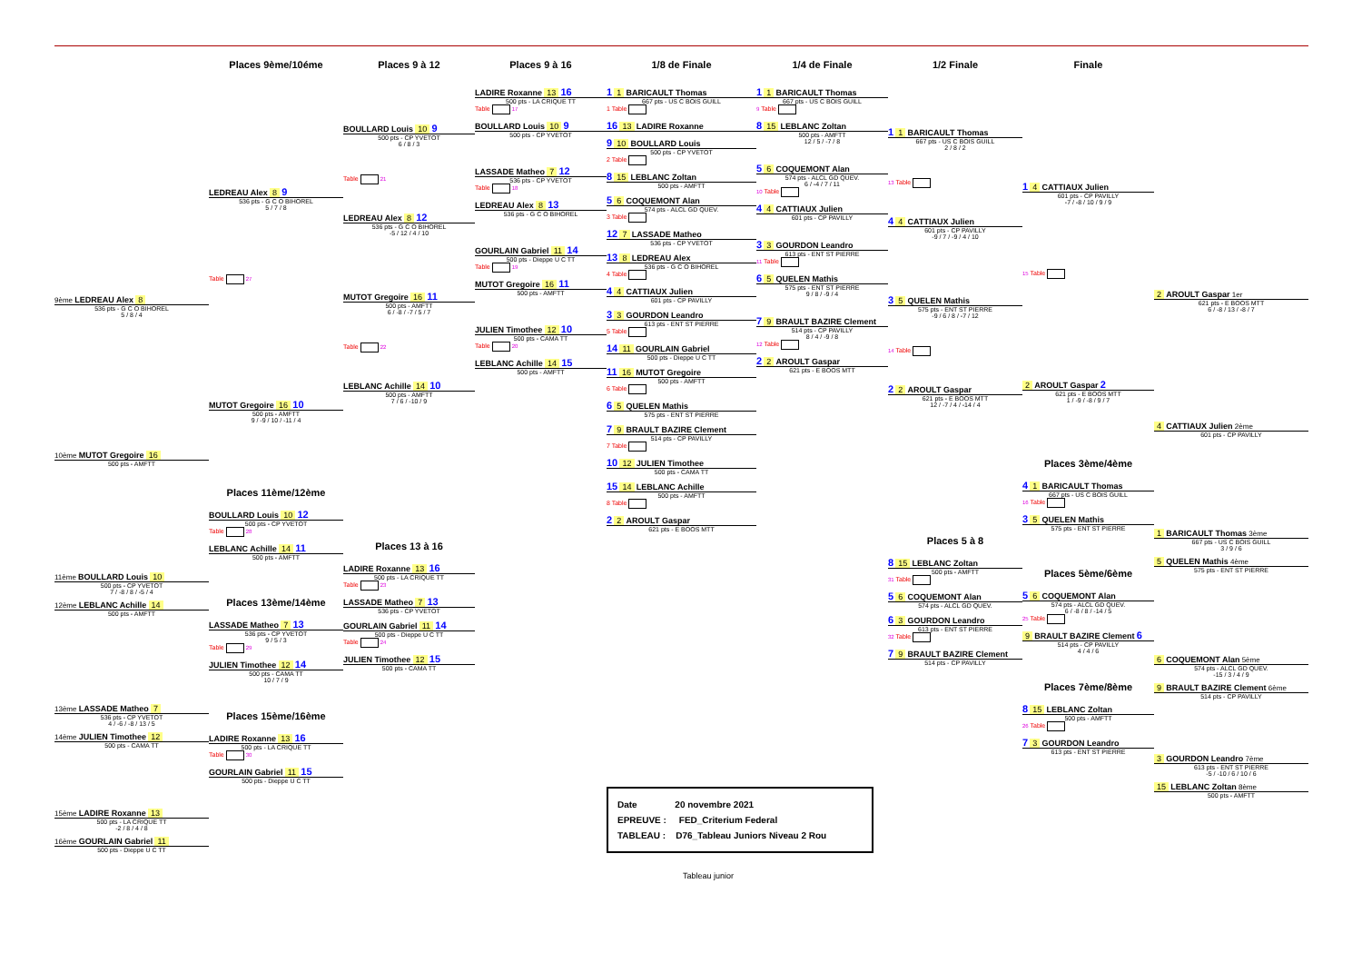9ème LEDREAU Alex 8
536 pts - G C O BIHOREL
5 / 8 / 4
10ème MUTOT Gregoire 16
500 pts - AMFTT
11ème BOULLARD Louis 10
500 pts - CP YVETOT
7 / -8 / 8 / -5 / 4
12ème LEBLANC Achille 14
500 pts - AMFTT
13ème LASSADE Matheo 7
536 pts - CP YVETOT
4 / -6 / -8 / 13 / 5
14ème JULIEN Timothee 12
500 pts - CAMA TT
15ème LADIRE Roxanne 13
500 pts - LA CRIQUE TT
-2 / 8 / 4 / 8
16ème GOURLAIN Gabriel 11
500 pts - Dieppe U C TT
Places 9ème/10éme
LEDREAU Alex 8 9
536 pts - G C O BIHOREL
5 / 7 / 8
Table 27
MUTOT Gregoire 16 10
500 pts - AMFTT
9 / -9 / 10 / -11 / 4
Places 11ème/12ème
BOULLARD Louis 10 12
500 pts - CP YVETOT
Table 28
LEBLANC Achille 14 11
500 pts - AMFTT
Places 13ème/14ème
LASSADE Matheo 7 13
536 pts - CP YVETOT
9 / 5 / 3
Table 29
JULIEN Timothee 12 14
500 pts - CAMA TT
10 / 7 / 9
Places 15ème/16ème
LADIRE Roxanne 13 16
500 pts - LA CRIQUE TT
Table 30
GOURLAIN Gabriel 11 15
500 pts - Dieppe U C TT
Places 9 à 12
BOULLARD Louis 10 9
500 pts - CP YVETOT
6 / 8 / 3
Table 21
LEDREAU Alex 8 12
536 pts - G C O BIHOREL
-5 / 12 / 4 / 10
MUTOT Gregoire 16 11
500 pts - AMFTT
6 / -8 / -7 / 5 / 7
Table 22
LEBLANC Achille 14 10
500 pts - AMFTT
7 / 6 / -10 / 9
Places 13 à 16
LADIRE Roxanne 13 16
500 pts - LA CRIQUE TT
Table 23
LASSADE Matheo 7 13
536 pts - CP YVETOT
GOURLAIN Gabriel 11 14
500 pts - Dieppe U C TT
Table 24
JULIEN Timothee 12 15
500 pts - CAMA TT
Places 9 à 16
LADIRE Roxanne 13 16
500 pts - LA CRIQUE TT
Table 17
BOULLARD Louis 10 9
500 pts - CP YVETOT
LASSADE Matheo 7 12
536 pts - CP YVETOT
Table 18
LEDREAU Alex 8 13
536 pts - G C O BIHOREL
GOURLAIN Gabriel 11 14
500 pts - Dieppe U C TT
Table 19
MUTOT Gregoire 16 11
500 pts - AMFTT
JULIEN Timothee 12 10
500 pts - CAMA TT
Table 20
LEBLANC Achille 14 15
500 pts - AMFTT
1/8 de Finale
1 1 BARICAULT Thomas
667 pts - US C BOIS GUILL
1 Table
16 13 LADIRE Roxanne
9 10 BOULLARD Louis
500 pts - CP YVETOT
2 Table
8 15 LEBLANC Zoltan
500 pts - AMFTT
5 6 COQUEMONT Alan
574 pts - ALCL GD QUEV.
3 Table
12 7 LASSADE Matheo
536 pts - CP YVETOT
13 8 LEDREAU Alex
536 pts - G C O BIHOREL
4 Table
4 4 CATTIAUX Julien
601 pts - CP PAVILLY
3 3 GOURDON Leandro
613 pts - ENT ST PIERRE
5 Table
14 11 GOURLAIN Gabriel
500 pts - Dieppe U C TT
11 16 MUTOT Gregoire
500 pts - AMFTT
6 Table
6 5 QUELEN Mathis
575 pts - ENT ST PIERRE
7 9 BRAULT BAZIRE Clement
514 pts - CP PAVILLY
7 Table
10 12 JULIEN Timothee
500 pts - CAMA TT
15 14 LEBLANC Achille
500 pts - AMFTT
8 Table
2 2 AROULT Gaspar
621 pts - E BOOS MTT
Date 20 novembre 2021
EPREUVE : FED_Criterium Federal
TABLEAU : D76_Tableau Juniors Niveau 2 Rou
1/4 de Finale
1 1 BARICAULT Thomas
667 pts - US C BOIS GUILL
9 Table
8 15 LEBLANC Zoltan
500 pts - AMFTT
12 / 5 / -7 / 8
5 6 COQUEMONT Alan
574 pts - ALCL GD QUEV.
6 / -4 / 7 / 11
10 Table
4 4 CATTIAUX Julien
601 pts - CP PAVILLY
3 3 GOURDON Leandro
613 pts - ENT ST PIERRE
11 Table
6 5 QUELEN Mathis
575 pts - ENT ST PIERRE
9 / 8 / -9 / 4
7 9 BRAULT BAZIRE Clement
514 pts - CP PAVILLY
8 / 4 / -9 / 8
12 Table
2 2 AROULT Gaspar
621 pts - E BOOS MTT
1/2 Finale
1 1 BARICAULT Thomas
667 pts - US C BOIS GUILL
2 / 8 / 2
13 Table
4 4 CATTIAUX Julien
601 pts - CP PAVILLY
-9 / 7 / -9 / 4 / 10
3 5 QUELEN Mathis
575 pts - ENT ST PIERRE
-9 / 6 / 8 / -7 / 12
14 Table
2 2 AROULT Gaspar
621 pts - E BOOS MTT
12 / -7 / 4 / -14 / 4
Places 5 à 8
8 15 LEBLANC Zoltan
500 pts - AMFTT
31 Table
5 6 COQUEMONT Alan
574 pts - ALCL GD QUEV.
6 3 GOURDON Leandro
613 pts - ENT ST PIERRE
32 Table
7 9 BRAULT BAZIRE Clement
514 pts - CP PAVILLY
Finale
1 4 CATTIAUX Julien
601 pts - CP PAVILLY
-7 / -8 / 10 / 9 / 9
15 Table
2 AROULT Gaspar 2
621 pts - E BOOS MTT
1 / -9 / -8 / 9 / 7
Places 3ème/4ème
4 1 BARICAULT Thomas
667 pts - US C BOIS GUILL
16 Table
3 5 QUELEN Mathis
575 pts - ENT ST PIERRE
Places 5ème/6ème
5 6 COQUEMONT Alan
574 pts - ALCL GD QUEV.
6 / -8 / 8 / -14 / 5
25 Table
9 BRAULT BAZIRE Clement 6
514 pts - CP PAVILLY
4 / 4 / 6
Places 7ème/8ème
8 15 LEBLANC Zoltan
500 pts - AMFTT
26 Table
7 3 GOURDON Leandro
613 pts - ENT ST PIERRE
2 AROULT Gaspar 1er
621 pts - E BOOS MTT
6 / -8 / 13 / -8 / 7
4 CATTIAUX Julien 2ème
601 pts - CP PAVILLY
1 BARICAULT Thomas 3ème
667 pts - US C BOIS GUILL
3 / 9 / 6
5 QUELEN Mathis 4ème
575 pts - ENT ST PIERRE
6 COQUEMONT Alan 5ème
574 pts - ALCL GD QUEV.
-15 / 3 / 4 / 9
9 BRAULT BAZIRE Clement 6ème
514 pts - CP PAVILLY
3 GOURDON Leandro 7ème
613 pts - ENT ST PIERRE
-5 / -10 / 6 / 10 / 6
15 LEBLANC Zoltan 8ème
500 pts - AMFTT
Tableau junior